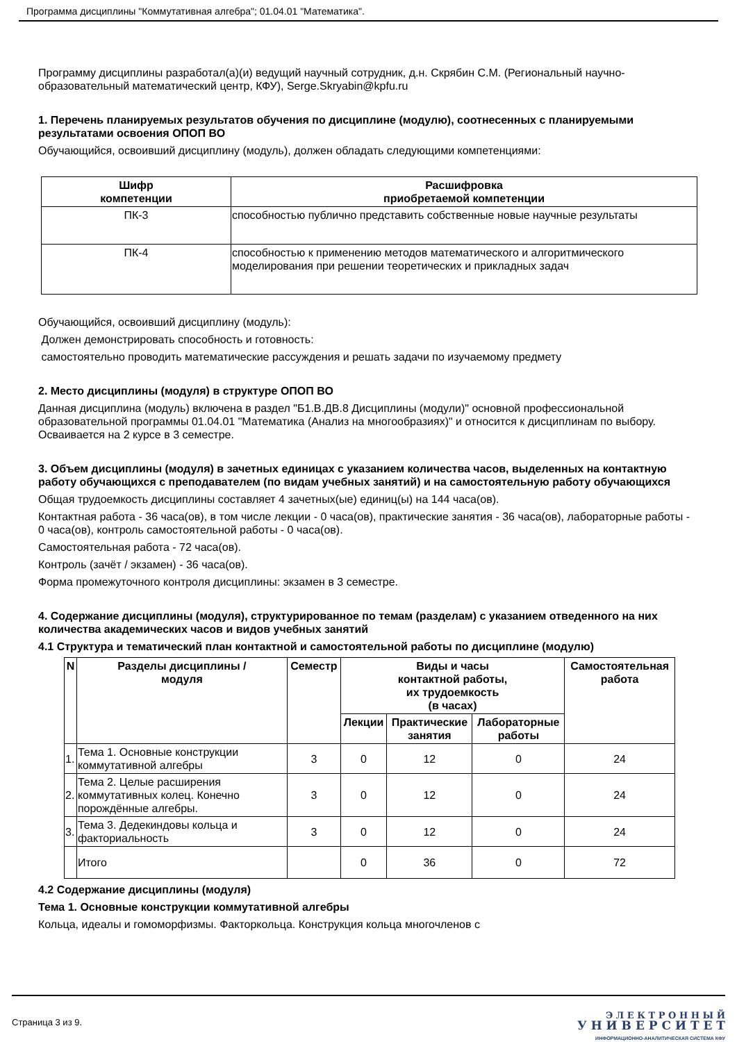Программа дисциплины "Коммутативная алгебра"; 01.04.01 "Математика".
Программу дисциплины разработал(а)(и) ведущий научный сотрудник, д.н. Скрябин С.М. (Региональный научно-образовательный математический центр, КФУ), Serge.Skryabin@kpfu.ru
1. Перечень планируемых результатов обучения по дисциплине (модулю), соотнесенных с планируемыми результатами освоения ОПОП ВО
Обучающийся, освоивший дисциплину (модуль), должен обладать следующими компетенциями:
| Шифр компетенции | Расшифровка приобретаемой компетенции |
| --- | --- |
| ПК-3 | способностью публично представить собственные новые научные результаты |
| ПК-4 | способностью к применению методов математического и алгоритмического моделирования при решении теоретических и прикладных задач |
Обучающийся, освоивший дисциплину (модуль):
Должен демонстрировать способность и готовность:
самостоятельно проводить математические рассуждения и решать задачи по изучаемому предмету
2. Место дисциплины (модуля) в структуре ОПОП ВО
Данная дисциплина (модуль) включена в раздел "Б1.В.ДВ.8 Дисциплины (модули)" основной профессиональной образовательной программы 01.04.01 "Математика (Анализ на многообразиях)" и относится к дисциплинам по выбору.
Осваивается на 2 курсе в 3 семестре.
3. Объем дисциплины (модуля) в зачетных единицах с указанием количества часов, выделенных на контактную работу обучающихся с преподавателем (по видам учебных занятий) и на самостоятельную работу обучающихся
Общая трудоемкость дисциплины составляет 4 зачетных(ые) единиц(ы) на 144 часа(ов).
Контактная работа - 36 часа(ов), в том числе лекции - 0 часа(ов), практические занятия - 36 часа(ов), лабораторные работы - 0 часа(ов), контроль самостоятельной работы - 0 часа(ов).
Самостоятельная работа - 72 часа(ов).
Контроль (зачёт / экзамен) - 36 часа(ов).
Форма промежуточного контроля дисциплины: экзамен в 3 семестре.
4. Содержание дисциплины (модуля), структурированное по темам (разделам) с указанием отведенного на них количества академических часов и видов учебных занятий
4.1 Структура и тематический план контактной и самостоятельной работы по дисциплине (модулю)
| N | Разделы дисциплины / модуля | Семестр | Виды и часы контактной работы, их трудоемкость (в часах) | | | Самостоятельная работа |
| --- | --- | --- | --- | --- | --- | --- |
| | | | Лекции | Практические занятия | Лабораторные работы | |
| 1. | Тема 1. Основные конструкции коммутативной алгебры | 3 | 0 | 12 | 0 | 24 |
| 2. | Тема 2. Целые расширения коммутативных колец. Конечно порождённые алгебры. | 3 | 0 | 12 | 0 | 24 |
| 3. | Тема 3. Дедекиндовы кольца и факториальность | 3 | 0 | 12 | 0 | 24 |
| | Итого | | 0 | 36 | 0 | 72 |
4.2 Содержание дисциплины (модуля)
Тема 1. Основные конструкции коммутативной алгебры
Кольца, идеалы и гомоморфизмы. Факторкольца. Конструкция кольца многочленов с
Страница 3 из 9.
Э Л Е К Т Р О Н Н Ы Й
У Н И В Е Р С И Т Е Т
ИНФОРМАЦИОННО-АНАЛИТИЧЕСКАЯ СИСТЕМА КФУ